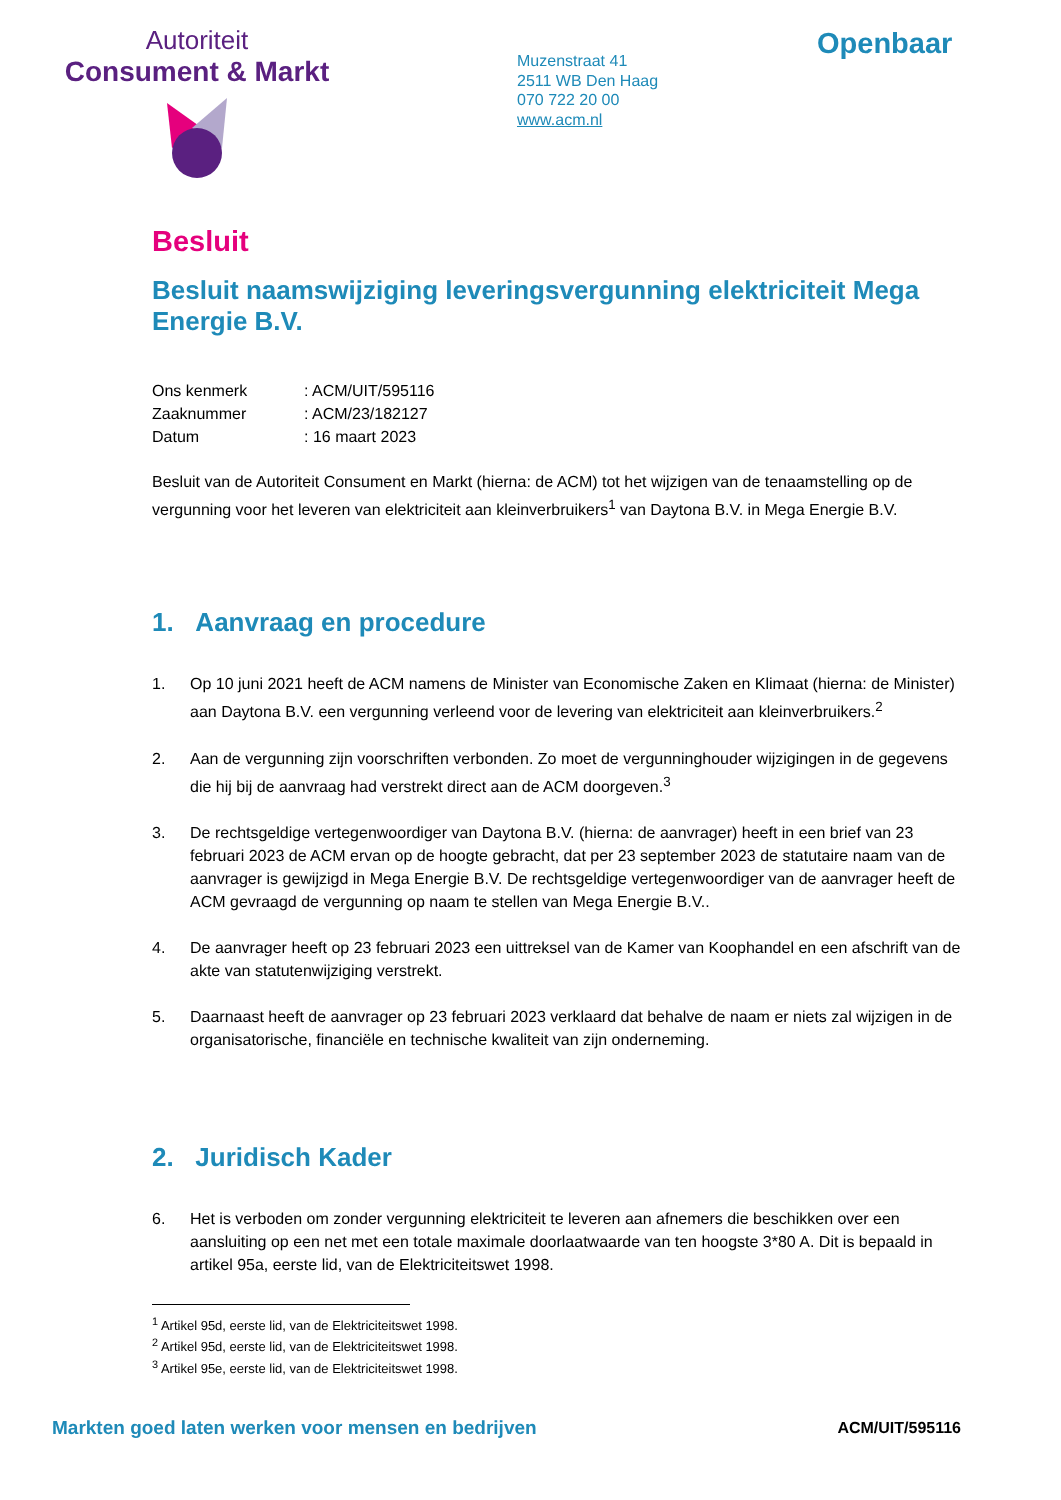Autoriteit
Consument & Markt
Muzenstraat 41
2511 WB Den Haag
070 722 20 00
www.acm.nl
Openbaar
Besluit
Besluit naamswijziging leveringsvergunning elektriciteit Mega Energie B.V.
| Ons kenmerk | : ACM/UIT/595116 |
| Zaaknummer | : ACM/23/182127 |
| Datum | : 16 maart 2023 |
Besluit van de Autoriteit Consument en Markt (hierna: de ACM) tot het wijzigen van de tenaamstelling op de vergunning voor het leveren van elektriciteit aan kleinverbruikers<sup>1</sup> van Daytona B.V. in Mega Energie B.V.
1. Aanvraag en procedure
1. Op 10 juni 2021 heeft de ACM namens de Minister van Economische Zaken en Klimaat (hierna: de Minister) aan Daytona B.V. een vergunning verleend voor de levering van elektriciteit aan kleinverbruikers.<sup>2</sup>
2. Aan de vergunning zijn voorschriften verbonden. Zo moet de vergunninghouder wijzigingen in de gegevens die hij bij de aanvraag had verstrekt direct aan de ACM doorgeven.<sup>3</sup>
3. De rechtsgeldige vertegenwoordiger van Daytona B.V. (hierna: de aanvrager) heeft in een brief van 23 februari 2023 de ACM ervan op de hoogte gebracht, dat per 23 september 2023 de statutaire naam van de aanvrager is gewijzigd in Mega Energie B.V. De rechtsgeldige vertegenwoordiger van de aanvrager heeft de ACM gevraagd de vergunning op naam te stellen van Mega Energie B.V..
4. De aanvrager heeft op 23 februari 2023 een uittreksel van de Kamer van Koophandel en een afschrift van de akte van statutenwijziging verstrekt.
5. Daarnaast heeft de aanvrager op 23 februari 2023 verklaard dat behalve de naam er niets zal wijzigen in de organisatorische, financiële en technische kwaliteit van zijn onderneming.
2. Juridisch Kader
6. Het is verboden om zonder vergunning elektriciteit te leveren aan afnemers die beschikken over een aansluiting op een net met een totale maximale doorlaatwaarde van ten hoogste 3*80 A. Dit is bepaald in artikel 95a, eerste lid, van de Elektriciteitswet 1998.
<sup>1</sup> Artikel 95d, eerste lid, van de Elektriciteitswet 1998.
<sup>2</sup> Artikel 95d, eerste lid, van de Elektriciteitswet 1998.
<sup>3</sup> Artikel 95e, eerste lid, van de Elektriciteitswet 1998.
Markten goed laten werken voor mensen en bedrijven ACM/UIT/595116